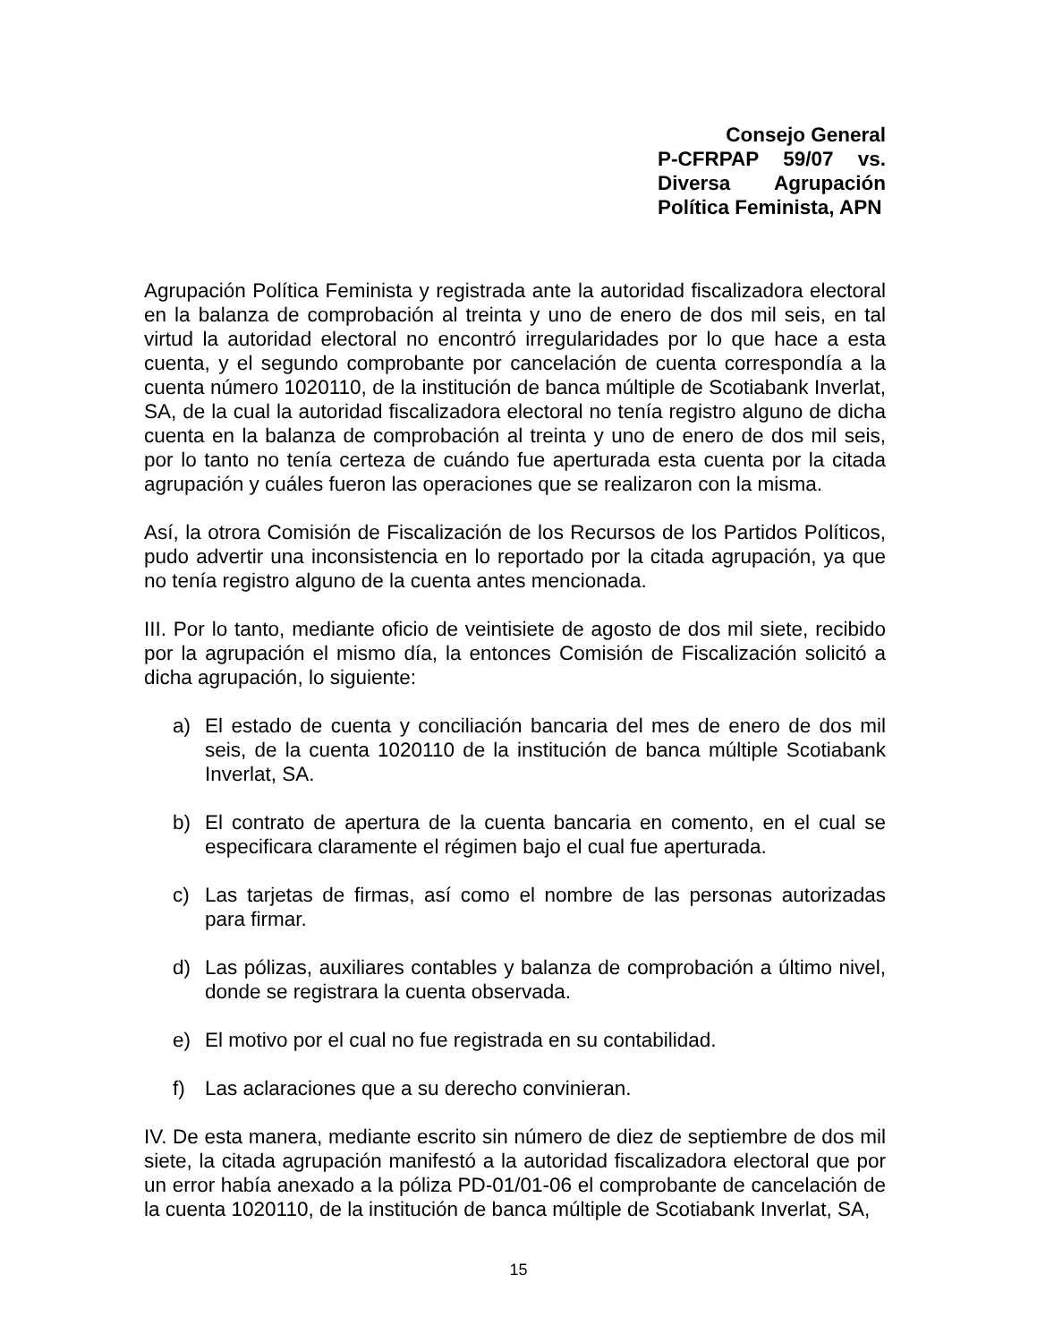Consejo General
P-CFRPAP 59/07 vs.
Diversa Agrupación
Política Feminista, APN
Agrupación Política Feminista y registrada ante la autoridad fiscalizadora electoral en la balanza de comprobación al treinta y uno de enero de dos mil seis, en tal virtud la autoridad electoral no encontró irregularidades por lo que hace a esta cuenta, y el segundo comprobante por cancelación de cuenta correspondía a la cuenta número 1020110, de la institución de banca múltiple de Scotiabank Inverlat, SA, de la cual la autoridad fiscalizadora electoral no tenía registro alguno de dicha cuenta en la balanza de comprobación al treinta y uno de enero de dos mil seis, por lo tanto no tenía certeza de cuándo fue aperturada esta cuenta por la citada agrupación y cuáles fueron las operaciones que se realizaron con la misma.
Así, la otrora Comisión de Fiscalización de los Recursos de los Partidos Políticos, pudo advertir una inconsistencia en lo reportado por la citada agrupación, ya que no tenía registro alguno de la cuenta antes mencionada.
III. Por lo tanto, mediante oficio de veintisiete de agosto de dos mil siete, recibido por la agrupación el mismo día, la entonces Comisión de Fiscalización solicitó a dicha agrupación, lo siguiente:
a) El estado de cuenta y conciliación bancaria del mes de enero de dos mil seis, de la cuenta 1020110 de la institución de banca múltiple Scotiabank Inverlat, SA.
b) El contrato de apertura de la cuenta bancaria en comento, en el cual se especificara claramente el régimen bajo el cual fue aperturada.
c) Las tarjetas de firmas, así como el nombre de las personas autorizadas para firmar.
d) Las pólizas, auxiliares contables y balanza de comprobación a último nivel, donde se registrara la cuenta observada.
e) El motivo por el cual no fue registrada en su contabilidad.
f) Las aclaraciones que a su derecho convinieran.
IV. De esta manera, mediante escrito sin número de diez de septiembre de dos mil siete, la citada agrupación manifestó a la autoridad fiscalizadora electoral que por un error había anexado a la póliza PD-01/01-06 el comprobante de cancelación de la cuenta 1020110, de la institución de banca múltiple de Scotiabank Inverlat, SA,
15